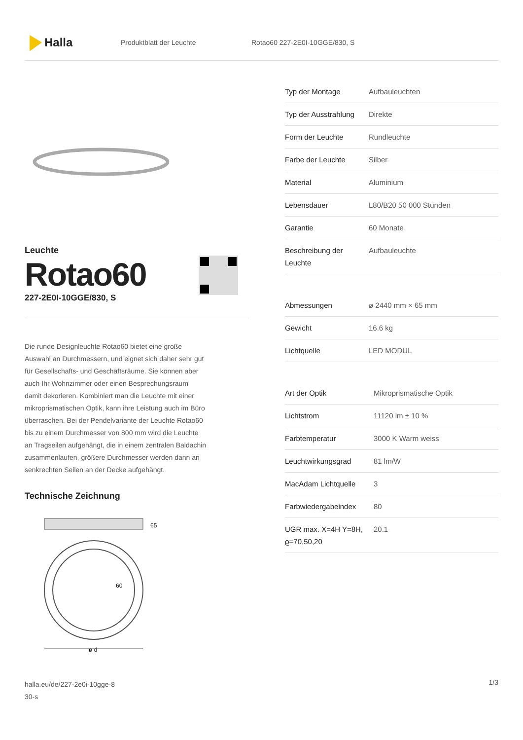Halla
Produktblatt der Leuchte Rotao60 227-2E0I-10GGE/830, S
Leuchte
Rotao60
227-2E0I-10GGE/830, S
Die runde Designleuchte Rotao60 bietet eine große Auswahl an Durchmessern, und eignet sich daher sehr gut für Gesellschafts- und Geschäftsräume. Sie können aber auch Ihr Wohnzimmer oder einen Besprechungsraum damit dekorieren. Kombiniert man die Leuchte mit einer mikroprismatischen Optik, kann ihre Leistung auch im Büro überraschen. Bei der Pendelvariante der Leuchte Rotao60 bis zu einem Durchmesser von 800 mm wird die Leuchte an Tragseilen aufgehängt, die in einem zentralen Baldachin zusammenlaufen, größere Durchmesser werden dann an senkrechten Seilen an der Decke aufgehängt.
Technische Zeichnung
65
60
ø d
| Typ der Montage | Aufbauleuchten |
| Typ der Ausstrahlung | Direkte |
| Form der Leuchte | Rundleuchte |
| Farbe der Leuchte | Silber |
| Material | Aluminium |
| Lebensdauer | L80/B20 50 000 Stunden |
| Garantie | 60 Monate |
| Beschreibung der Leuchte | Aufbauleuchte |
| Abmessungen | ø 2440 mm × 65 mm |
| Gewicht | 16.6 kg |
| Lichtquelle | LED MODUL |
| Art der Optik | Mikroprismatische Optik |
| Lichtstrom | 11120 lm ± 10 % |
| Farbtemperatur | 3000 K Warm weiss |
| Leuchtwirkungsgrad | 81 lm/W |
| MacAdam Lichtquelle | 3 |
| Farbwiedergabeindex | 80 |
| UGR max. X=4H Y=8H, ϱ=70,50,20 | 20.1 |
halla.eu/de/227-2e0i-10gge-8
30-s
1/3